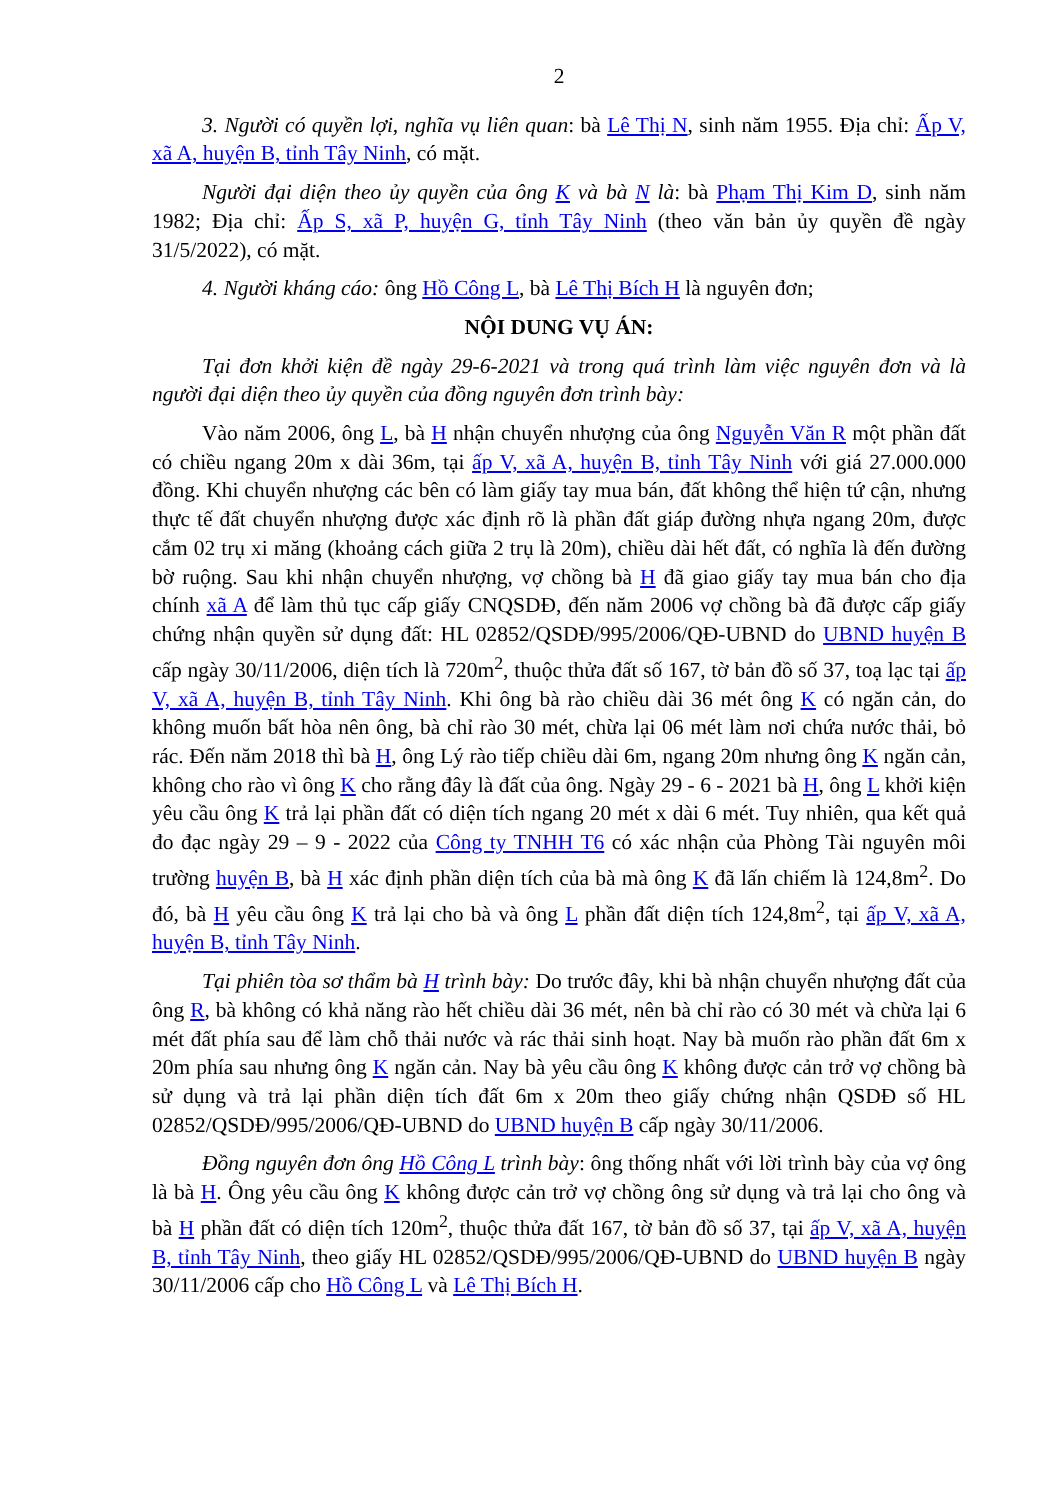2
3. Người có quyền lợi, nghĩa vụ liên quan: bà Lê Thị N, sinh năm 1955. Địa chỉ: Ấp V, xã A, huyện B, tỉnh Tây Ninh, có mặt.
Người đại diện theo ủy quyền của ông K và bà N là: bà Phạm Thị Kim D, sinh năm 1982; Địa chỉ: Ấp S, xã P, huyện G, tỉnh Tây Ninh (theo văn bản ủy quyền đề ngày 31/5/2022), có mặt.
4. Người kháng cáo: ông Hồ Công L, bà Lê Thị Bích H là nguyên đơn;
NỘI DUNG VỤ ÁN:
Tại đơn khởi kiện đề ngày 29-6-2021 và trong quá trình làm việc nguyên đơn và là người đại diện theo ủy quyền của đồng nguyên đơn trình bày:
Vào năm 2006, ông L, bà H nhận chuyển nhượng của ông Nguyễn Văn R một phần đất có chiều ngang 20m x dài 36m, tại ấp V, xã A, huyện B, tỉnh Tây Ninh với giá 27.000.000 đồng. Khi chuyển nhượng các bên có làm giấy tay mua bán, đất không thể hiện tứ cận, nhưng thực tế đất chuyển nhượng được xác định rõ là phần đất giáp đường nhựa ngang 20m, được cắm 02 trụ xi măng (khoảng cách giữa 2 trụ là 20m), chiều dài hết đất, có nghĩa là đến đường bờ ruộng. Sau khi nhận chuyển nhượng, vợ chồng bà H đã giao giấy tay mua bán cho địa chính xã A để làm thủ tục cấp giấy CNQSDĐ, đến năm 2006 vợ chồng bà đã được cấp giấy chứng nhận quyền sử dụng đất: HL 02852/QSDĐ/995/2006/QĐ-UBND do UBND huyện B cấp ngày 30/11/2006, diện tích là 720m<sup>2</sup>, thuộc thửa đất số 167, tờ bản đồ số 37, toạ lạc tại ấp V, xã A, huyện B, tỉnh Tây Ninh. Khi ông bà rào chiều dài 36 mét ông K có ngăn cản, do không muốn bất hòa nên ông, bà chỉ rào 30 mét, chừa lại 06 mét làm nơi chứa nước thải, bỏ rác. Đến năm 2018 thì bà H, ông Lý rào tiếp chiều dài 6m, ngang 20m nhưng ông K ngăn cản, không cho rào vì ông K cho rằng đây là đất của ông. Ngày 29 - 6 - 2021 bà H, ông L khởi kiện yêu cầu ông K trả lại phần đất có diện tích ngang 20 mét x dài 6 mét. Tuy nhiên, qua kết quả đo đạc ngày 29 – 9 - 2022 của Công ty TNHH T6 có xác nhận của Phòng Tài nguyên môi trường huyện B, bà H xác định phần diện tích của bà mà ông K đã lấn chiếm là 124,8m<sup>2</sup>. Do đó, bà H yêu cầu ông K trả lại cho bà và ông L phần đất diện tích 124,8m<sup>2</sup>, tại ấp V, xã A, huyện B, tỉnh Tây Ninh.
Tại phiên tòa sơ thẩm bà H trình bày: Do trước đây, khi bà nhận chuyển nhượng đất của ông R, bà không có khả năng rào hết chiều dài 36 mét, nên bà chỉ rào có 30 mét và chừa lại 6 mét đất phía sau để làm chỗ thải nước và rác thải sinh hoạt. Nay bà muốn rào phần đất 6m x 20m phía sau nhưng ông K ngăn cản. Nay bà yêu cầu ông K không được cản trở vợ chồng bà sử dụng và trả lại phần diện tích đất 6m x 20m theo giấy chứng nhận QSDĐ số HL 02852/QSDĐ/995/2006/QĐ-UBND do UBND huyện B cấp ngày 30/11/2006.
Đồng nguyên đơn ông Hồ Công L trình bày: ông thống nhất với lời trình bày của vợ ông là bà H. Ông yêu cầu ông K không được cản trở vợ chồng ông sử dụng và trả lại cho ông và bà H phần đất có diện tích 120m<sup>2</sup>, thuộc thửa đất 167, tờ bản đồ số 37, tại ấp V, xã A, huyện B, tỉnh Tây Ninh, theo giấy HL 02852/QSDĐ/995/2006/QĐ-UBND do UBND huyện B ngày 30/11/2006 cấp cho Hồ Công L và Lê Thị Bích H.